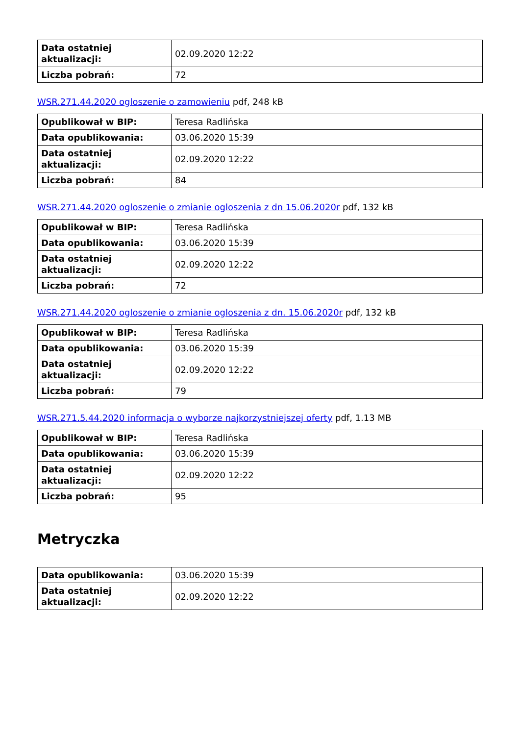| Data ostatniej aktualizacji: | 02.09.2020 12:22 |
| Liczba pobrań: | 72 |
WSR.271.44.2020 ogloszenie o zamowieniu pdf, 248 kB
| Opublikował w BIP: | Teresa Radlińska |
| Data opublikowania: | 03.06.2020 15:39 |
| Data ostatniej aktualizacji: | 02.09.2020 12:22 |
| Liczba pobrań: | 84 |
WSR.271.44.2020 ogloszenie o zmianie ogloszenia z dn 15.06.2020r pdf, 132 kB
| Opublikował w BIP: | Teresa Radlińska |
| Data opublikowania: | 03.06.2020 15:39 |
| Data ostatniej aktualizacji: | 02.09.2020 12:22 |
| Liczba pobrań: | 72 |
WSR.271.44.2020 ogloszenie o zmianie ogloszenia z dn. 15.06.2020r pdf, 132 kB
| Opublikował w BIP: | Teresa Radlińska |
| Data opublikowania: | 03.06.2020 15:39 |
| Data ostatniej aktualizacji: | 02.09.2020 12:22 |
| Liczba pobrań: | 79 |
WSR.271.5.44.2020 informacja o wyborze najkorzystniejszej oferty pdf, 1.13 MB
| Opublikował w BIP: | Teresa Radlińska |
| Data opublikowania: | 03.06.2020 15:39 |
| Data ostatniej aktualizacji: | 02.09.2020 12:22 |
| Liczba pobrań: | 95 |
Metryczka
| Data opublikowania: | 03.06.2020 15:39 |
| Data ostatniej aktualizacji: | 02.09.2020 12:22 |